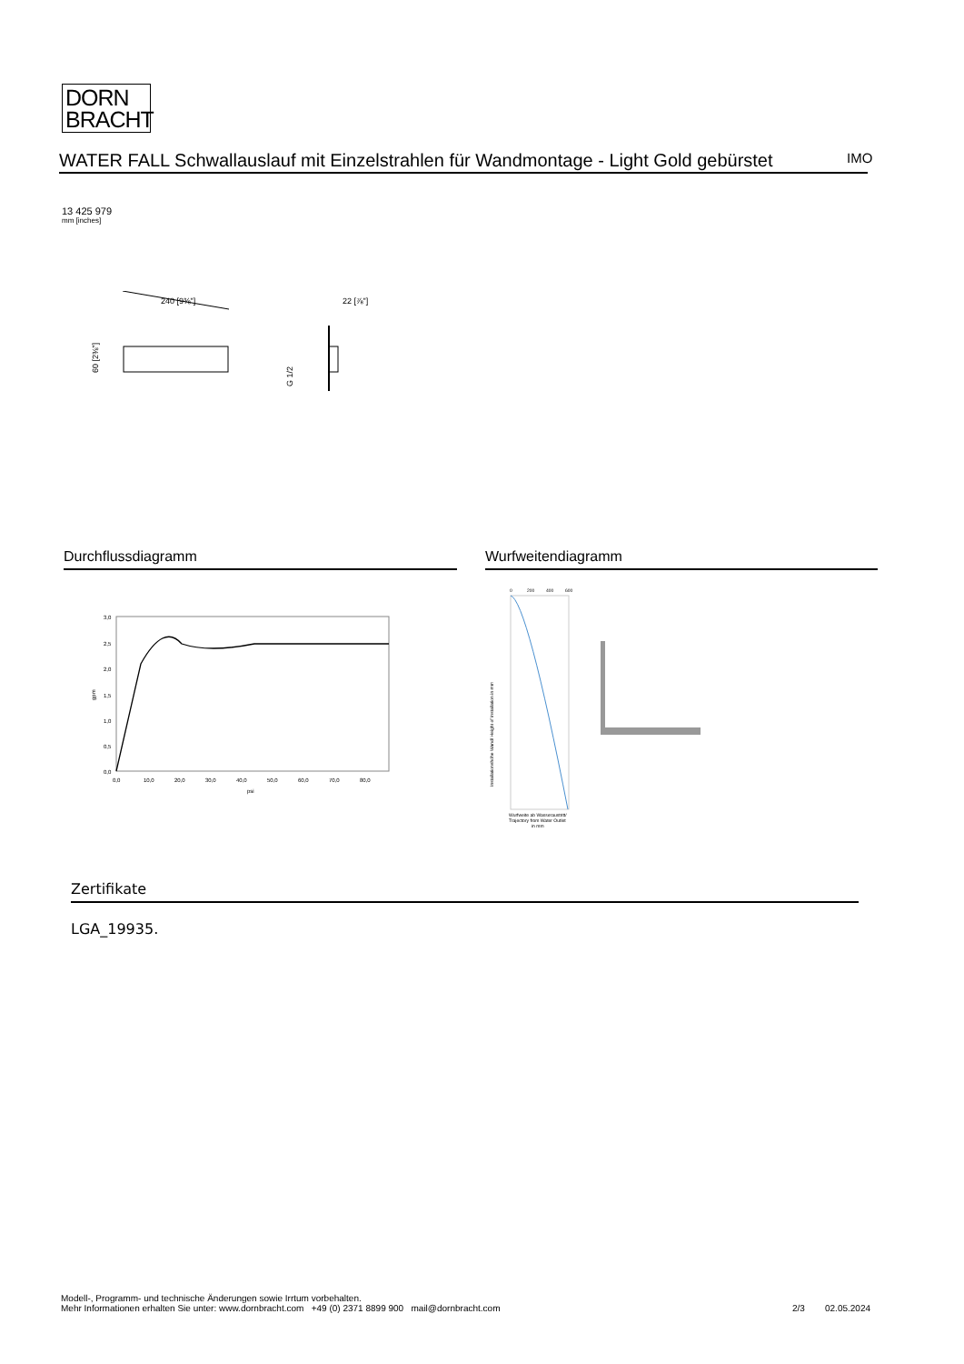DORN
BRACHT
WATER FALL Schwallauslauf mit Einzelstrahlen für Wandmontage - Light Gold gebürstet
IMO
13 425 979
mm [inches]
240 [9⅜"]
60 [2⅜"]
22 [⅞"]
G 1/2
Durchflussdiagramm Wurfweitendiagramm
3,0
2,5
2,0
1,5
1,0
0,5
0,0
gpm
0,0
10,0
20,0
30,0
40,0
50,0
60,0
70,0
80,0
psi
0
200
400
600
Installationshöhe Wand/ Height of Installation in mm
Wurfweite ab Wasseraustritt/
Trajectory from Water Outlet
in mm
Zertifikate
LGA_19935.
Modell-, Programm- und technische Änderungen sowie Irrtum vorbehalten.
Mehr Informationen erhalten Sie unter: www.dornbracht.com +49 (0) 2371 8899 900 mail@dornbracht.com
2/3 02.05.2024